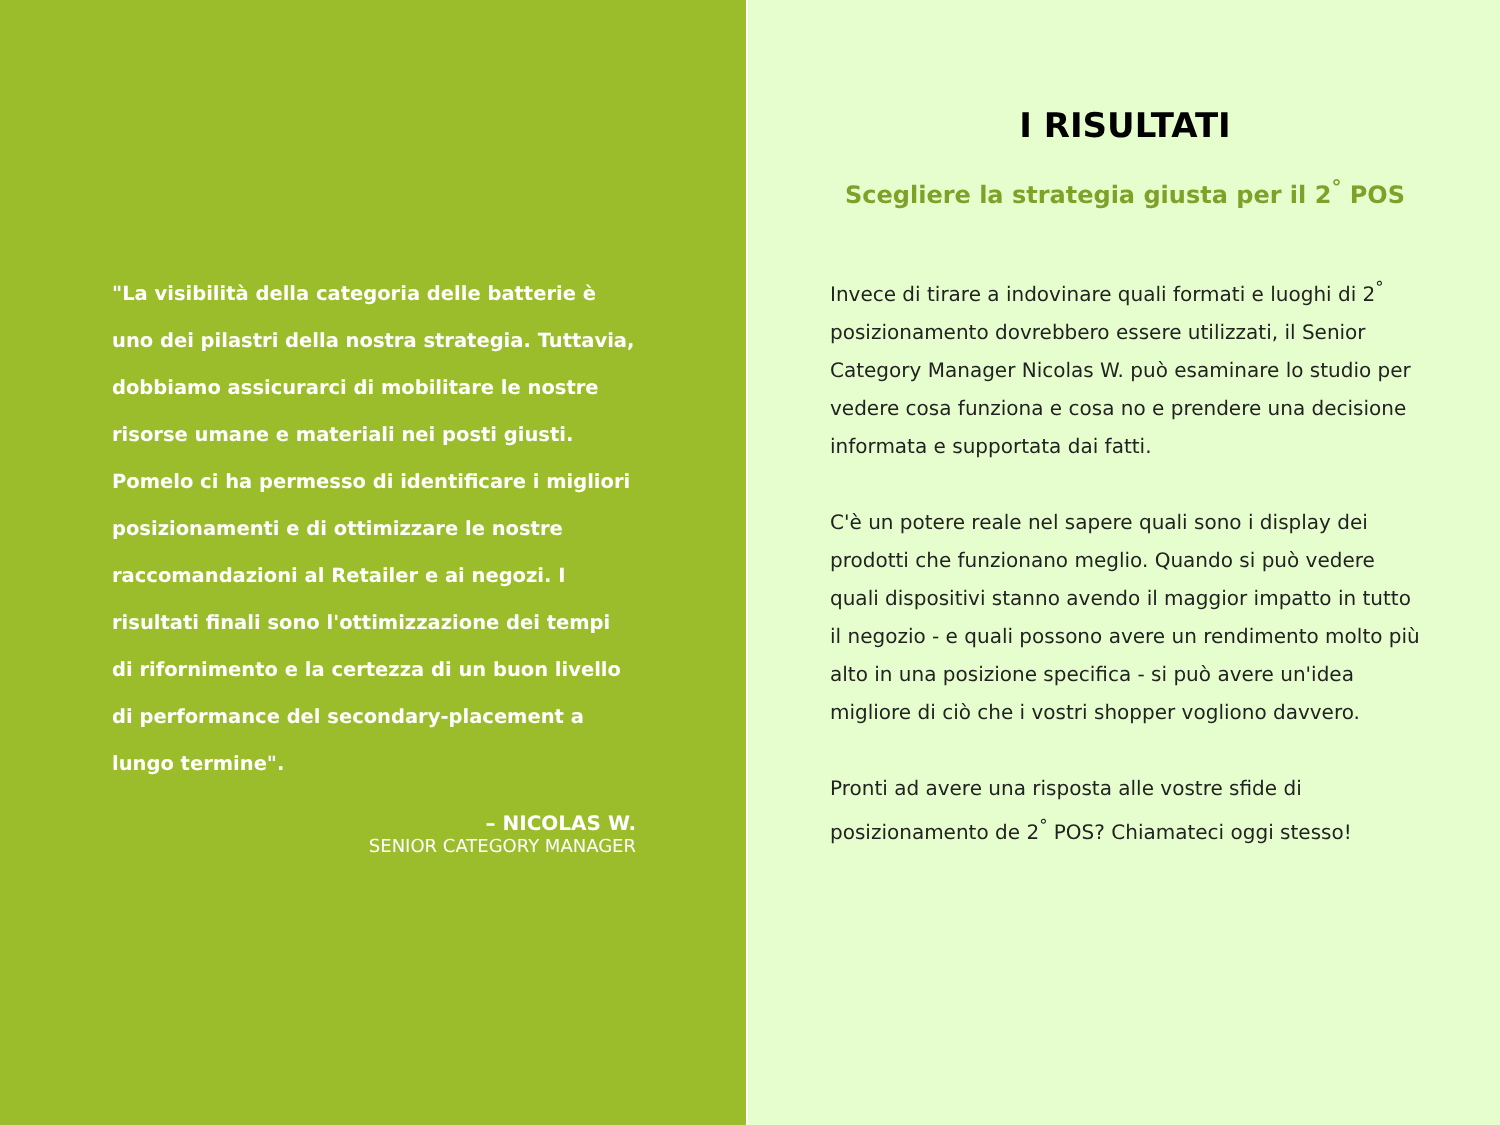"La visibilità della categoria delle batterie è uno dei pilastri della nostra strategia. Tuttavia, dobbiamo assicurarci di mobilitare le nostre risorse umane e materiali nei posti giusti. Pomelo ci ha permesso di identificare i migliori posizionamenti e di ottimizzare le nostre raccomandazioni al Retailer e ai negozi. I risultati finali sono l'ottimizzazione dei tempi di rifornimento e la certezza di un buon livello di performance del secondary-placement a lungo termine".
– NICOLAS W.
SENIOR CATEGORY MANAGER
I RISULTATI
Scegliere la strategia giusta per il 2<sup>°</sup> POS
Invece di tirare a indovinare quali formati e luoghi di 2<sup>°</sup> posizionamento dovrebbero essere utilizzati, il Senior Category Manager Nicolas W. può esaminare lo studio per vedere cosa funziona e cosa no e prendere una decisione informata e supportata dai fatti.
C'è un potere reale nel sapere quali sono i display dei prodotti che funzionano meglio. Quando si può vedere quali dispositivi stanno avendo il maggior impatto in tutto il negozio - e quali possono avere un rendimento molto più alto in una posizione specifica - si può avere un'idea migliore di ciò che i vostri shopper vogliono davvero.
Pronti ad avere una risposta alle vostre sfide di posizionamento de 2<sup>°</sup> POS? Chiamateci oggi stesso!